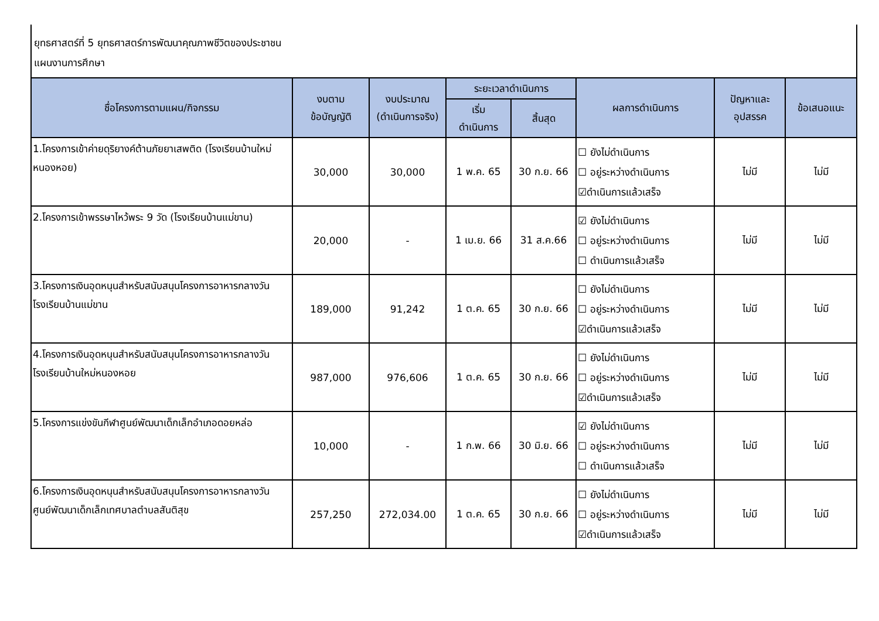ยุทธศาสตร์ที่ 5 ยุทธศาสตร์การพัฒนาคุณภาพชีวิตของประชาชน
แผนงานการศึกษา
| ชื่อโครงการตามแผน/กิจกรรม | งบตาม ข้อบัญญัติ | งบประมาณ (ดำเนินการจริง) | ระยะเวลาดำเนินการ | | ผลการดำเนินการ | ปัญหาและ อุปสรรค | ข้อเสนอแนะ |
| --- | --- | --- | --- | --- | --- | --- | --- |
| | | | เริ่ม ดำเนินการ | สิ้นสุด | | | |
| 1.โครงการเข้าค่ายดุริยางค์ต้านภัยยาเสพติด (โรงเรียนบ้านใหม่หนองหอย) | 30,000 | 30,000 | 1 พ.ค. 65 | 30 ก.ย. 66 | ☐ ยังไม่ดำเนินการ ☐ อยู่ระหว่างดำเนินการ ☑ดำเนินการแล้วเสร็จ | ไม่มี | ไม่มี |
| 2.โครงการเข้าพรรษาไหว้พระ 9 วัด (โรงเรียนบ้านแม่ขาน) | 20,000 | - | 1 เม.ย. 66 | 31 ส.ค.66 | ☑ ยังไม่ดำเนินการ ☐ อยู่ระหว่างดำเนินการ ☐ ดำเนินการแล้วเสร็จ | ไม่มี | ไม่มี |
| 3.โครงการเงินอุดหนุนสำหรับสนับสนุนโครงการอาหารกลางวัน โรงเรียนบ้านแม่ขาน | 189,000 | 91,242 | 1 ต.ค. 65 | 30 ก.ย. 66 | ☐ ยังไม่ดำเนินการ ☐ อยู่ระหว่างดำเนินการ ☑ดำเนินการแล้วเสร็จ | ไม่มี | ไม่มี |
| 4.โครงการเงินอุดหนุนสำหรับสนับสนุนโครงการอาหารกลางวัน โรงเรียนบ้านใหม่หนองหอย | 987,000 | 976,606 | 1 ต.ค. 65 | 30 ก.ย. 66 | ☐ ยังไม่ดำเนินการ ☐ อยู่ระหว่างดำเนินการ ☑ดำเนินการแล้วเสร็จ | ไม่มี | ไม่มี |
| 5.โครงการแข่งขันกีฬาศูนย์พัฒนาเด็กเล็กอำเภอดอยหล่อ | 10,000 | - | 1 ก.พ. 66 | 30 มิ.ย. 66 | ☑ ยังไม่ดำเนินการ ☐ อยู่ระหว่างดำเนินการ ☐ ดำเนินการแล้วเสร็จ | ไม่มี | ไม่มี |
| 6.โครงการเงินอุดหนุนสำหรับสนับสนุนโครงการอาหารกลางวัน ศูนย์พัฒนาเด็กเล็กเทศบาลตำบลสันติสุข | 257,250 | 272,034.00 | 1 ต.ค. 65 | 30 ก.ย. 66 | ☐ ยังไม่ดำเนินการ ☐ อยู่ระหว่างดำเนินการ ☑ดำเนินการแล้วเสร็จ | ไม่มี | ไม่มี |